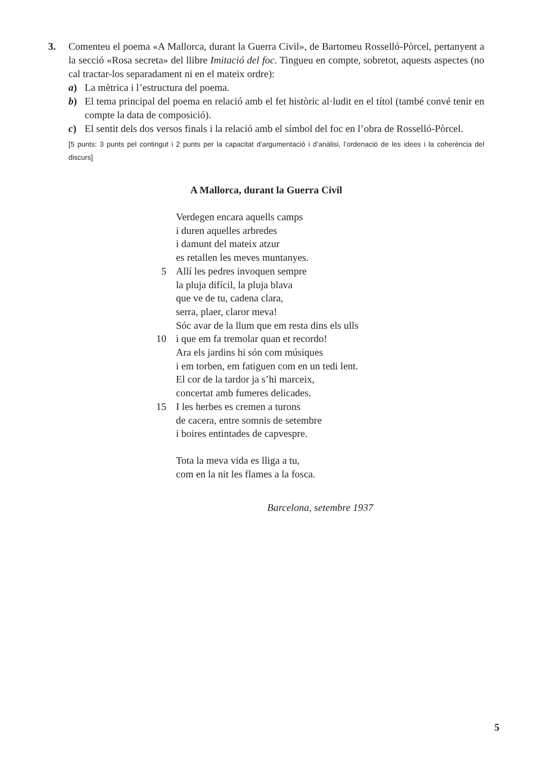3.
Comenteu el poema «A Mallorca, durant la Guerra Civil», de Bartomeu Rosselló-Pòrcel, pertanyent a la secció «Rosa secreta» del llibre Imitació del foc. Tingueu en compte, sobretot, aquests aspectes (no cal tractar-los separadament ni en el mateix ordre):
a) La mètrica i l’estructura del poema.
b) El tema principal del poema en relació amb el fet històric al·ludit en el títol (també convé tenir en compte la data de composició).
c) El sentit dels dos versos finals i la relació amb el símbol del foc en l’obra de Rosselló-Pòrcel.
[5 punts: 3 punts pel contingut i 2 punts per la capacitat d’argumentació i d’anàlisi, l’ordenació de les idees i la coherència del discurs]
A Mallorca, durant la Guerra Civil
Verdegen encara aquells camps
i duren aquelles arbredes
i damunt del mateix atzur
es retallen les meves muntanyes.
5 Allí les pedres invoquen sempre
la pluja difícil, la pluja blava
que ve de tu, cadena clara,
serra, plaer, claror meva!
Sóc avar de la llum que em resta dins els ulls
10 i que em fa tremolar quan et recordo!
Ara els jardins hi són com músiques
i em torben, em fatiguen com en un tedi lent.
El cor de la tardor ja s’hi marceix,
concertat amb fumeres delicades.
15 I les herbes es cremen a turons
de cacera, entre somnis de setembre
i boires entintades de capvespre.
Tota la meva vida es lliga a tu,
com en la nit les flames a la fosca.
Barcelona, setembre 1937
5